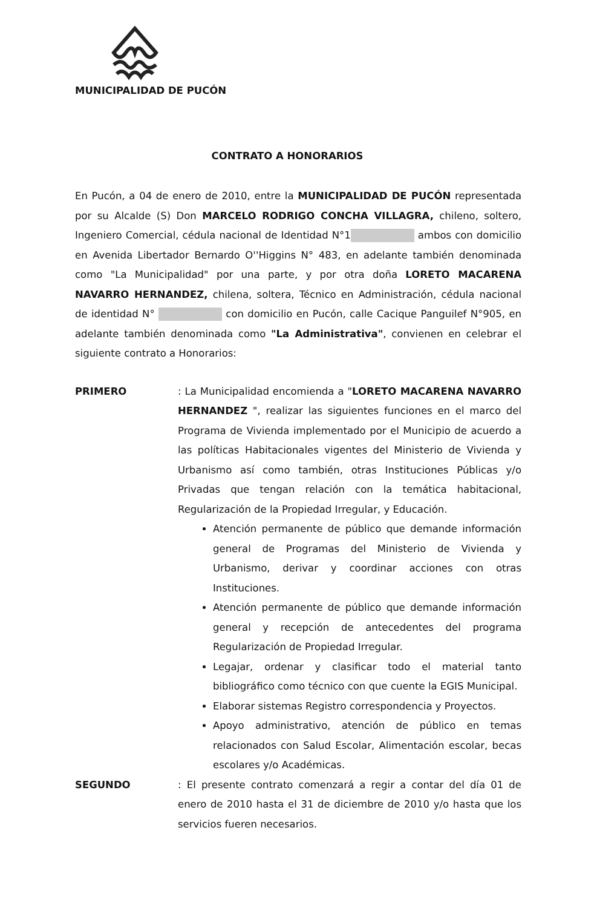MUNICIPALIDAD DE PUCÓN
CONTRATO A HONORARIOS
En Pucón, a 04 de enero de 2010, entre la MUNICIPALIDAD DE PUCÓN representada por su Alcalde (S) Don MARCELO RODRIGO CONCHA VILLAGRA, chileno, soltero, Ingeniero Comercial, cédula nacional de Identidad N°1 ambos con domicilio en Avenida Libertador Bernardo O''Higgins N° 483, en adelante también denominada como "La Municipalidad" por una parte, y por otra doña LORETO MACARENA NAVARRO HERNANDEZ, chilena, soltera, Técnico en Administración, cédula nacional de identidad N° con domicilio en Pucón, calle Cacique Panguilef N°905, en adelante también denominada como "La Administrativa", convienen en celebrar el siguiente contrato a Honorarios:
PRIMERO : La Municipalidad encomienda a "LORETO MACARENA NAVARRO HERNANDEZ ", realizar las siguientes funciones en el marco del Programa de Vivienda implementado por el Municipio de acuerdo a las políticas Habitacionales vigentes del Ministerio de Vivienda y Urbanismo así como también, otras Instituciones Públicas y/o Privadas que tengan relación con la temática habitacional, Regularización de la Propiedad Irregular, y Educación.
Atención permanente de público que demande información general de Programas del Ministerio de Vivienda y Urbanismo, derivar y coordinar acciones con otras Instituciones.
Atención permanente de público que demande información general y recepción de antecedentes del programa Regularización de Propiedad Irregular.
Legajar, ordenar y clasificar todo el material tanto bibliográfico como técnico con que cuente la EGIS Municipal.
Elaborar sistemas Registro correspondencia y Proyectos.
Apoyo administrativo, atención de público en temas relacionados con Salud Escolar, Alimentación escolar, becas escolares y/o Académicas.
SEGUNDO : El presente contrato comenzará a regir a contar del día 01 de enero de 2010 hasta el 31 de diciembre de 2010 y/o hasta que los servicios fueren necesarios.